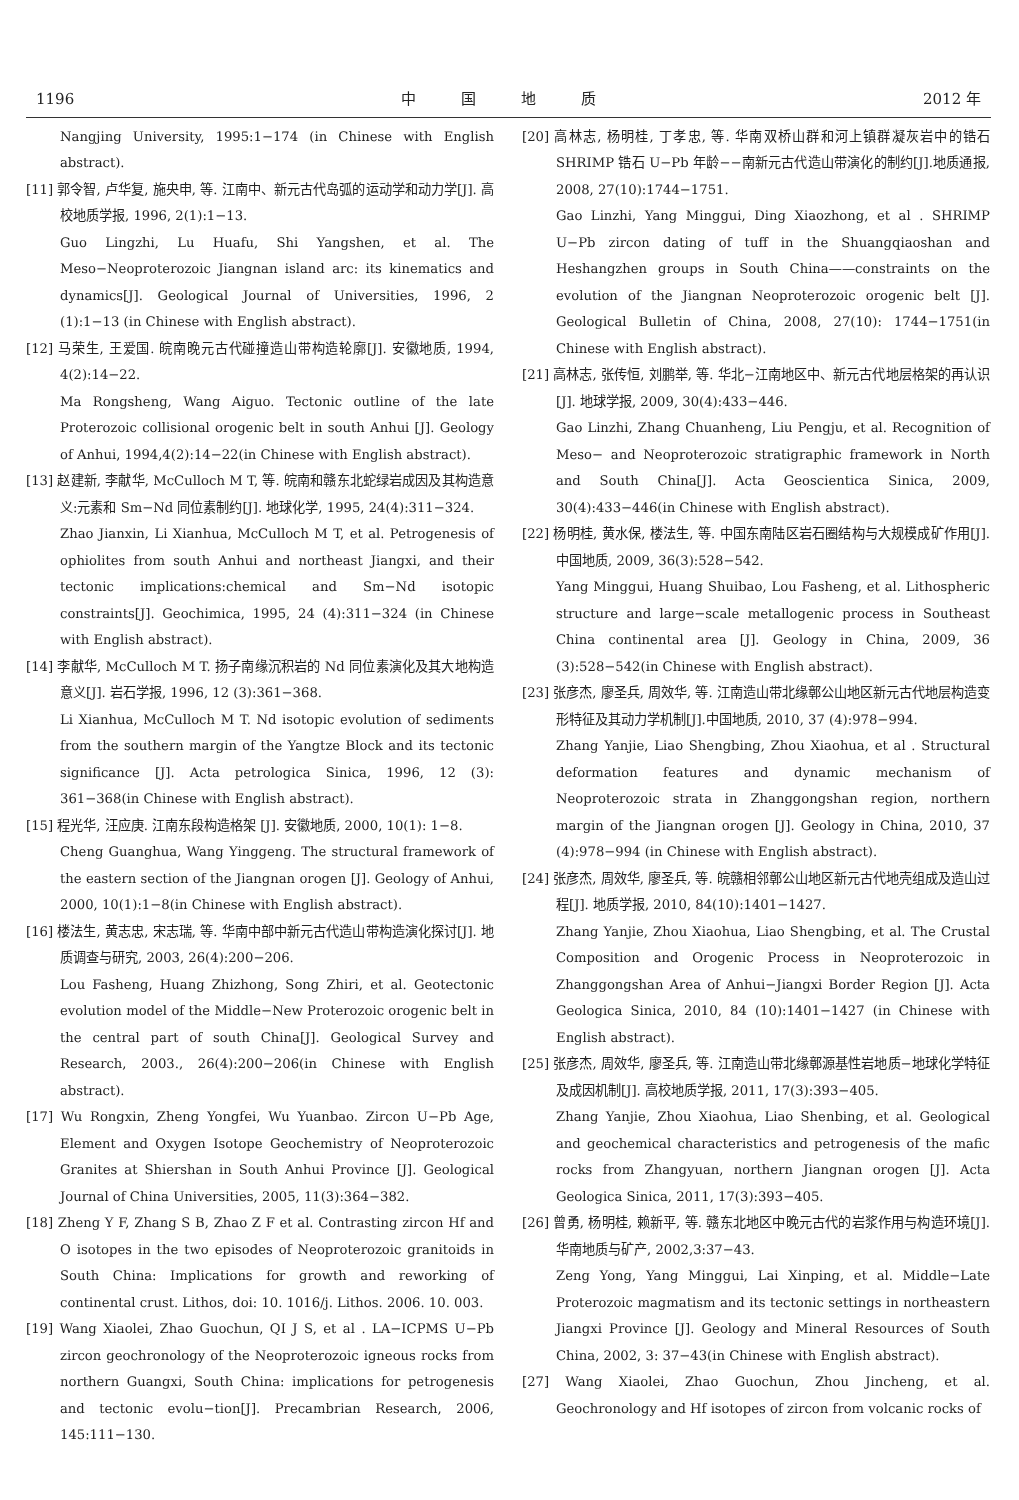1196 中　　　国　　　地　　　质 2012 年
Nangjing University, 1995:1−174 (in Chinese with English abstract).
[11] 郭令智, 卢华复, 施央申, 等. 江南中、新元古代岛弧的运动学和动力学[J]. 高校地质学报, 1996, 2(1):1−13.
Guo Lingzhi, Lu Huafu, Shi Yangshen, et al. The Meso−Neoproterozoic Jiangnan island arc: its kinematics and dynamics[J]. Geological Journal of Universities, 1996, 2 (1):1−13 (in Chinese with English abstract).
[12] 马荣生, 王爱国. 皖南晚元古代碰撞造山带构造轮廓[J]. 安徽地质, 1994, 4(2):14−22.
Ma Rongsheng, Wang Aiguo. Tectonic outline of the late Proterozoic collisional orogenic belt in south Anhui [J]. Geology of Anhui, 1994,4(2):14−22(in Chinese with English abstract).
[13] 赵建新, 李献华, McCulloch M T, 等. 皖南和赣东北蛇绿岩成因及其构造意义:元素和 Sm−Nd 同位素制约[J]. 地球化学, 1995, 24(4):311−324.
Zhao Jianxin, Li Xianhua, McCulloch M T, et al. Petrogenesis of ophiolites from south Anhui and northeast Jiangxi, and their tectonic implications:chemical and Sm−Nd isotopic constraints[J]. Geochimica, 1995, 24 (4):311−324 (in Chinese with English abstract).
[14] 李献华, McCulloch M T. 扬子南缘沉积岩的 Nd 同位素演化及其大地构造意义[J]. 岩石学报, 1996, 12 (3):361−368.
Li Xianhua, McCulloch M T. Nd isotopic evolution of sediments from the southern margin of the Yangtze Block and its tectonic significance [J]. Acta petrologica Sinica, 1996, 12 (3): 361−368(in Chinese with English abstract).
[15] 程光华, 汪应庚. 江南东段构造格架 [J]. 安徽地质, 2000, 10(1): 1−8.
Cheng Guanghua, Wang Yinggeng. The structural framework of the eastern section of the Jiangnan orogen [J]. Geology of Anhui, 2000, 10(1):1−8(in Chinese with English abstract).
[16] 楼法生, 黄志忠, 宋志瑞, 等. 华南中部中新元古代造山带构造演化探讨[J]. 地质调查与研究, 2003, 26(4):200−206.
Lou Fasheng, Huang Zhizhong, Song Zhiri, et al. Geotectonic evolution model of the Middle−New Proterozoic orogenic belt in the central part of south China[J]. Geological Survey and Research, 2003., 26(4):200−206(in Chinese with English abstract).
[17] Wu Rongxin, Zheng Yongfei, Wu Yuanbao. Zircon U−Pb Age, Element and Oxygen Isotope Geochemistry of Neoproterozoic Granites at Shiershan in South Anhui Province [J]. Geological Journal of China Universities, 2005, 11(3):364−382.
[18] Zheng Y F, Zhang S B, Zhao Z F et al. Contrasting zircon Hf and O isotopes in the two episodes of Neoproterozoic granitoids in South China: Implications for growth and reworking of continental crust. Lithos, doi: 10. 1016/j. Lithos. 2006. 10. 003.
[19] Wang Xiaolei, Zhao Guochun, QI J S, et al . LA−ICPMS U−Pb zircon geochronology of the Neoproterozoic igneous rocks from northern Guangxi, South China: implications for petrogenesis and tectonic evolu−tion[J]. Precambrian Research, 2006, 145:111−130.
[20] 高林志, 杨明桂, 丁孝忠, 等. 华南双桥山群和河上镇群凝灰岩中的锆石 SHRIMP 锆石 U−Pb 年龄−−南新元古代造山带演化的制约[J].地质通报, 2008, 27(10):1744−1751.
Gao Linzhi, Yang Minggui, Ding Xiaozhong, et al . SHRIMP U−Pb zircon dating of tuff in the Shuangqiaoshan and Heshangzhen groups in South China——constraints on the evolution of the Jiangnan Neoproterozoic orogenic belt [J]. Geological Bulletin of China, 2008, 27(10): 1744−1751(in Chinese with English abstract).
[21] 高林志, 张传恒, 刘鹏举, 等. 华北−江南地区中、新元古代地层格架的再认识[J]. 地球学报, 2009, 30(4):433−446.
Gao Linzhi, Zhang Chuanheng, Liu Pengju, et al. Recognition of Meso− and Neoproterozoic stratigraphic framework in North and South China[J]. Acta Geoscientica Sinica, 2009, 30(4):433−446(in Chinese with English abstract).
[22] 杨明桂, 黄水保, 楼法生, 等. 中国东南陆区岩石圈结构与大规模成矿作用[J]. 中国地质, 2009, 36(3):528−542.
Yang Minggui, Huang Shuibao, Lou Fasheng, et al. Lithospheric structure and large−scale metallogenic process in Southeast China continental area [J]. Geology in China, 2009, 36 (3):528−542(in Chinese with English abstract).
[23] 张彦杰, 廖圣兵, 周效华, 等. 江南造山带北缘鄣公山地区新元古代地层构造变形特征及其动力学机制[J].中国地质, 2010, 37 (4):978−994.
Zhang Yanjie, Liao Shengbing, Zhou Xiaohua, et al . Structural deformation features and dynamic mechanism of Neoproterozoic strata in Zhanggongshan region, northern margin of the Jiangnan orogen [J]. Geology in China, 2010, 37 (4):978−994 (in Chinese with English abstract).
[24] 张彦杰, 周效华, 廖圣兵, 等. 皖赣相邻鄣公山地区新元古代地壳组成及造山过程[J]. 地质学报, 2010, 84(10):1401−1427.
Zhang Yanjie, Zhou Xiaohua, Liao Shengbing, et al. The Crustal Composition and Orogenic Process in Neoproterozoic in Zhanggongshan Area of Anhui−Jiangxi Border Region [J]. Acta Geologica Sinica, 2010, 84 (10):1401−1427 (in Chinese with English abstract).
[25] 张彦杰, 周效华, 廖圣兵, 等. 江南造山带北缘鄣源基性岩地质−地球化学特征及成因机制[J]. 高校地质学报, 2011, 17(3):393−405.
Zhang Yanjie, Zhou Xiaohua, Liao Shenbing, et al. Geological and geochemical characteristics and petrogenesis of the mafic rocks from Zhangyuan, northern Jiangnan orogen [J]. Acta Geologica Sinica, 2011, 17(3):393−405.
[26] 曾勇, 杨明桂, 赖新平, 等. 赣东北地区中晚元古代的岩浆作用与构造环境[J]. 华南地质与矿产, 2002,3:37−43.
Zeng Yong, Yang Minggui, Lai Xinping, et al. Middle−Late Proterozoic magmatism and its tectonic settings in northeastern Jiangxi Province [J]. Geology and Mineral Resources of South China, 2002, 3: 37−43(in Chinese with English abstract).
[27] Wang Xiaolei, Zhao Guochun, Zhou Jincheng, et al. Geochronology and Hf isotopes of zircon from volcanic rocks of